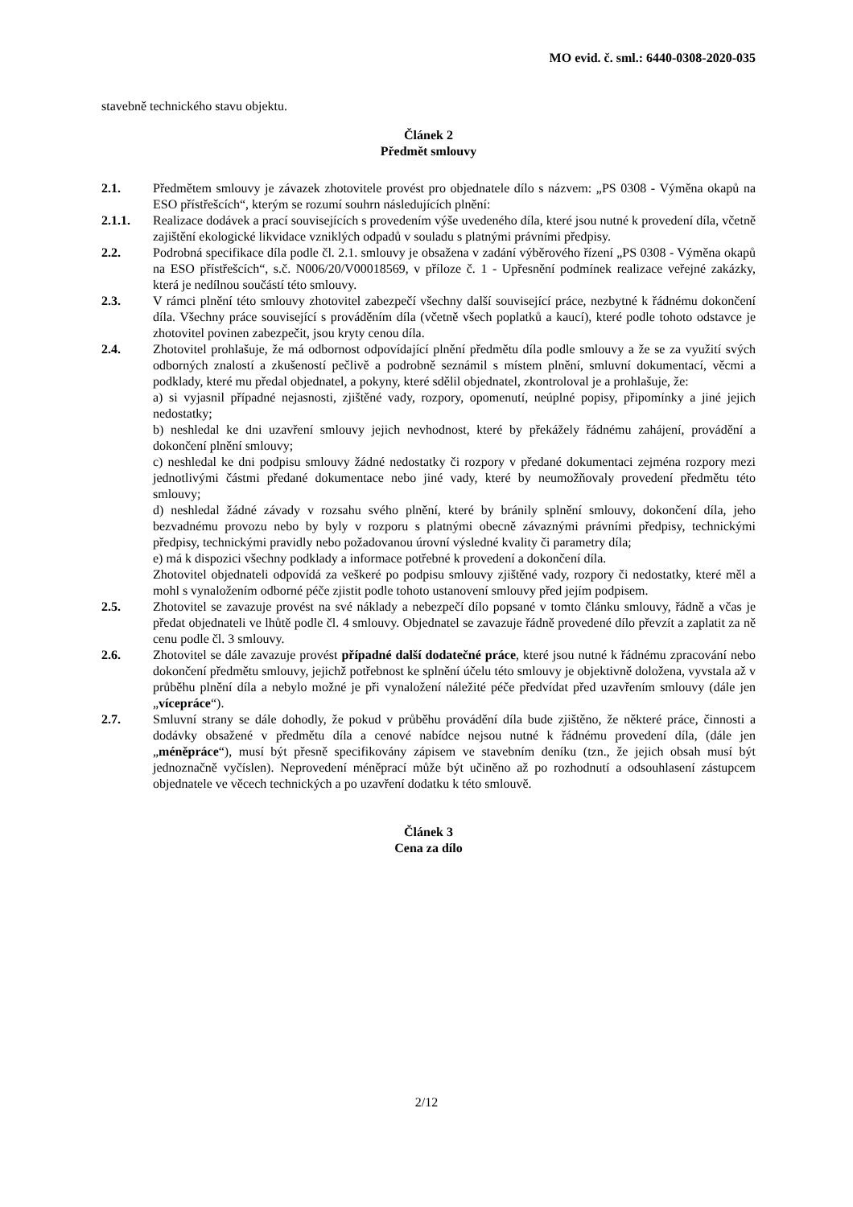MO evid. č. sml.: 6440-0308-2020-035
stavebně technického stavu objektu.
Článek 2
Předmět smlouvy
2.1. Předmětem smlouvy je závazek zhotovitele provést pro objednatele dílo s názvem: „PS 0308 - Výměna okapů na ESO přístřešcích“, kterým se rozumí souhrn následujících plnění:
2.1.1. Realizace dodávek a prací souvisejících s provedením výše uvedeného díla, které jsou nutné k provedení díla, včetně zajištění ekologické likvidace vzniklých odpadů v souladu s platnými právními předpisy.
2.2. Podrobná specifikace díla podle čl. 2.1. smlouvy je obsažena v zadání výběrového řízení „PS 0308 - Výměna okapů na ESO přístřešcích“, s.č. N006/20/V00018569, v příloze č. 1 - Upřesnění podmínek realizace veřejné zakázky, která je nedílnou součástí této smlouvy.
2.3. V rámci plnění této smlouvy zhotovitel zabezpečí všechny další související práce, nezbytné k řádnému dokončení díla. Všechny práce související s prováděním díla (včetně všech poplatků a kaucí), které podle tohoto odstavce je zhotovitel povinen zabezpečit, jsou kryty cenou díla.
2.4. Zhotovitel prohlašuje, že má odbornost odpovídající plnění předmětu díla podle smlouvy a že se za využití svých odborných znalostí a zkušeností pečlivě a podrobně seznámil s místem plnění, smluvní dokumentací, věcmi a podklady, které mu předal objednatel, a pokyny, které sdělil objednatel, zkontroloval je a prohlašuje, že:
a) si vyjasnil případné nejasnosti, zjištěné vady, rozpory, opomenutí, neúplné popisy, připomínky a jiné jejich nedostatky;
b) neshledal ke dni uzavření smlouvy jejich nevhodnost, které by překážely řádnému zahájení, provádění a dokončení plnění smlouvy;
c) neshledal ke dni podpisu smlouvy žádné nedostatky či rozpory v předané dokumentaci zejména rozpory mezi jednotlivými částmi předané dokumentace nebo jiné vady, které by neumožňovaly provedení předmětu této smlouvy;
d) neshledal žádné závady v rozsahu svého plnění, které by bránily splnění smlouvy, dokončení díla, jeho bezvadnému provozu nebo by byly v rozporu s platnými obecně závaznými právními předpisy, technickými předpisy, technickými pravidly nebo požadovanou úrovní výsledné kvality či parametry díla;
e) má k dispozici všechny podklady a informace potřebné k provedení a dokončení díla.
Zhotovitel objednateli odpovídá za veškeré po podpisu smlouvy zjištěné vady, rozpory či nedostatky, které měl a mohl s vynaložením odborné péče zjistit podle tohoto ustanovení smlouvy před jejím podpisem.
2.5. Zhotovitel se zavazuje provést na své náklady a nebezpečí dílo popsané v tomto článku smlouvy, řádně a včas je předat objednateli ve lhůtě podle čl. 4 smlouvy. Objednatel se zavazuje řádně provedené dílo převzít a zaplatit za ně cenu podle čl. 3 smlouvy.
2.6. Zhotovitel se dále zavazuje provést případné další dodatečné práce, které jsou nutné k řádnému zpracování nebo dokončení předmětu smlouvy, jejichž potřebnost ke splnění účelu této smlouvy je objektivně doložena, vyvstala až v průběhu plnění díla a nebylo možné je při vynaložení náležité péče předvídat před uzavřením smlouvy (dále jen „vícepráce“).
2.7. Smluvní strany se dále dohodly, že pokud v průběhu provádění díla bude zjištěno, že některé práce, činnosti a dodávky obsažené v předmětu díla a cenové nabídce nejsou nutné k řádnému provedení díla, (dále jen „méněpráce“), musí být přesně specifikovány zápisem ve stavebním deníku (tzn., že jejich obsah musí být jednoznačně vyčíslen). Neprovedení méněprací může být učiněno až po rozhodnutí a odsouhlasení zástupcem objednatele ve věcech technických a po uzavření dodatku k této smlouvě.
Článek 3
Cena za dílo
2/12